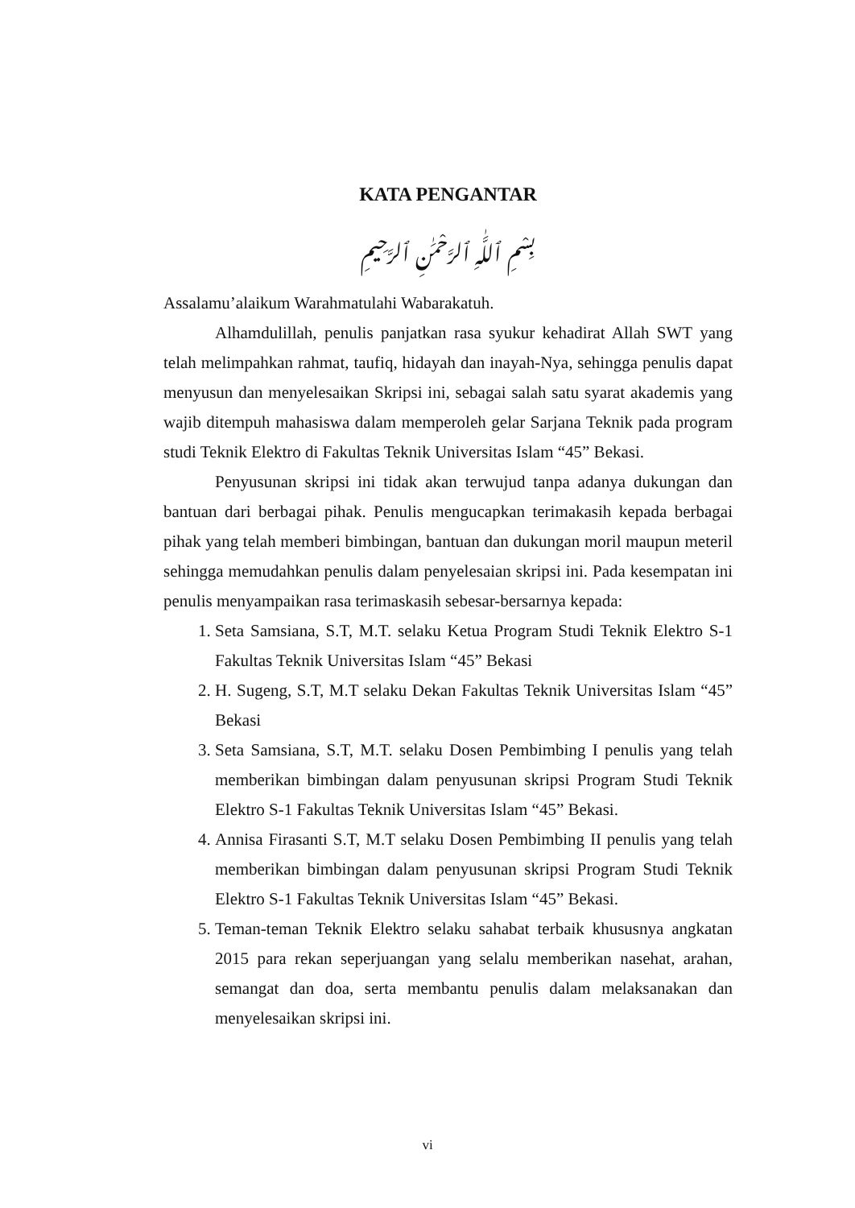KATA PENGANTAR
بِسْمِ ٱللَّٰهِ ٱلرَّحْمَٰنِ ٱلرَّحِيمِ
Assalamu’alaikum Warahmatulahi Wabarakatuh.
Alhamdulillah, penulis panjatkan rasa syukur kehadirat Allah SWT yang telah melimpahkan rahmat, taufiq, hidayah dan inayah-Nya, sehingga penulis dapat menyusun dan menyelesaikan Skripsi ini, sebagai salah satu syarat akademis yang wajib ditempuh mahasiswa dalam memperoleh gelar Sarjana Teknik pada program studi Teknik Elektro di Fakultas Teknik Universitas Islam “45” Bekasi.
Penyusunan skripsi ini tidak akan terwujud tanpa adanya dukungan dan bantuan dari berbagai pihak. Penulis mengucapkan terimakasih kepada berbagai pihak yang telah memberi bimbingan, bantuan dan dukungan moril maupun meteril sehingga memudahkan penulis dalam penyelesaian skripsi ini. Pada kesempatan ini penulis menyampaikan rasa terimaskasih sebesar-bersarnya kepada:
1. Seta Samsiana, S.T, M.T. selaku Ketua Program Studi Teknik Elektro S-1 Fakultas Teknik Universitas Islam “45” Bekasi
2. H. Sugeng, S.T, M.T selaku Dekan Fakultas Teknik Universitas Islam “45” Bekasi
3. Seta Samsiana, S.T, M.T. selaku Dosen Pembimbing I penulis yang telah memberikan bimbingan dalam penyusunan skripsi Program Studi Teknik Elektro S-1 Fakultas Teknik Universitas Islam “45” Bekasi.
4. Annisa Firasanti S.T, M.T selaku Dosen Pembimbing II penulis yang telah memberikan bimbingan dalam penyusunan skripsi Program Studi Teknik Elektro S-1 Fakultas Teknik Universitas Islam “45” Bekasi.
5. Teman-teman Teknik Elektro selaku sahabat terbaik khususnya angkatan 2015 para rekan seperjuangan yang selalu memberikan nasehat, arahan, semangat dan doa, serta membantu penulis dalam melaksanakan dan menyelesaikan skripsi ini.
vi